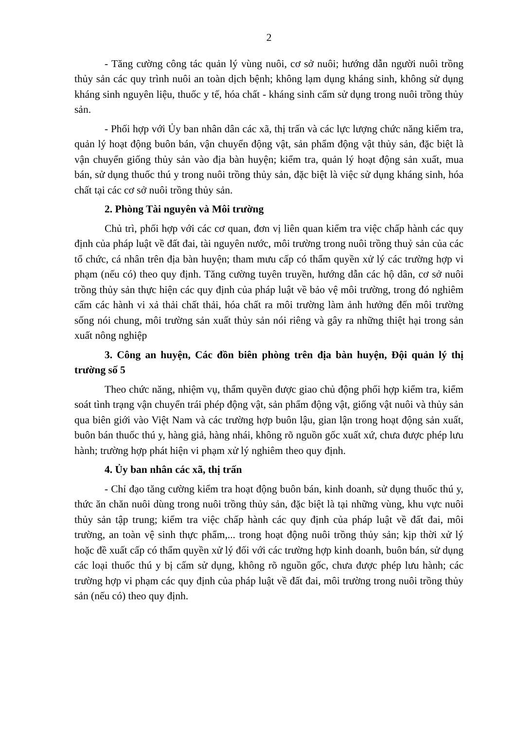2
- Tăng cường công tác quản lý vùng nuôi, cơ sở nuôi; hướng dẫn người nuôi trồng thủy sản các quy trình nuôi an toàn dịch bệnh; không lạm dụng kháng sinh, không sử dụng kháng sinh nguyên liệu, thuốc y tế, hóa chất - kháng sinh cấm sử dụng trong nuôi trồng thủy sản.
- Phối hợp với Ủy ban nhân dân các xã, thị trấn và các lực lượng chức năng kiểm tra, quản lý hoạt động buôn bán, vận chuyển động vật, sản phẩm động vật thủy sản, đặc biệt là vận chuyển giống thủy sản vào địa bàn huyện; kiểm tra, quản lý hoạt động sản xuất, mua bán, sử dụng thuốc thú y trong nuôi trồng thủy sản, đặc biệt là việc sử dụng kháng sinh, hóa chất tại các cơ sở nuôi trồng thủy sản.
2. Phòng Tài nguyên và Môi trường
Chủ trì, phối hợp với các cơ quan, đơn vị liên quan kiểm tra việc chấp hành các quy định của pháp luật về đất đai, tài nguyên nước, môi trường trong nuôi trồng thuỷ sản của các tổ chức, cá nhân trên địa bàn huyện; tham mưu cấp có thẩm quyền xử lý các trường hợp vi phạm (nếu có) theo quy định. Tăng cường tuyên truyền, hướng dẫn các hộ dân, cơ sở nuôi trồng thủy sản thực hiện các quy định của pháp luật về bảo vệ môi trường, trong đó nghiêm cấm các hành vi xả thải chất thải, hóa chất ra môi trường làm ảnh hưởng đến môi trường sống nói chung, môi trường sản xuất thủy sản nói riêng và gây ra những thiệt hại trong sản xuất nông nghiệp
3. Công an huyện, Các đồn biên phòng trên địa bàn huyện, Đội quản lý thị trường số 5
Theo chức năng, nhiệm vụ, thẩm quyền được giao chủ động phối hợp kiểm tra, kiểm soát tình trạng vận chuyển trái phép động vật, sản phẩm động vật, giống vật nuôi và thủy sản qua biên giới vào Việt Nam và các trường hợp buôn lậu, gian lận trong hoạt động sản xuất, buôn bán thuốc thú y, hàng giả, hàng nhái, không rõ nguồn gốc xuất xứ, chưa được phép lưu hành; trường hợp phát hiện vi phạm xử lý nghiêm theo quy định.
4. Ủy ban nhân các xã, thị trấn
- Chỉ đạo tăng cường kiểm tra hoạt động buôn bán, kinh doanh, sử dụng thuốc thú y, thức ăn chăn nuôi dùng trong nuôi trồng thủy sản, đặc biệt là tại những vùng, khu vực nuôi thủy sản tập trung; kiểm tra việc chấp hành các quy định của pháp luật về đất đai, môi trường, an toàn vệ sinh thực phẩm,... trong hoạt động nuôi trồng thủy sản; kịp thời xử lý hoặc đề xuất cấp có thẩm quyền xử lý đối với các trường hợp kinh doanh, buôn bán, sử dụng các loại thuốc thú y bị cấm sử dụng, không rõ nguồn gốc, chưa được phép lưu hành; các trường hợp vi phạm các quy định của pháp luật về đất đai, môi trường trong nuôi trồng thủy sản (nếu có) theo quy định.